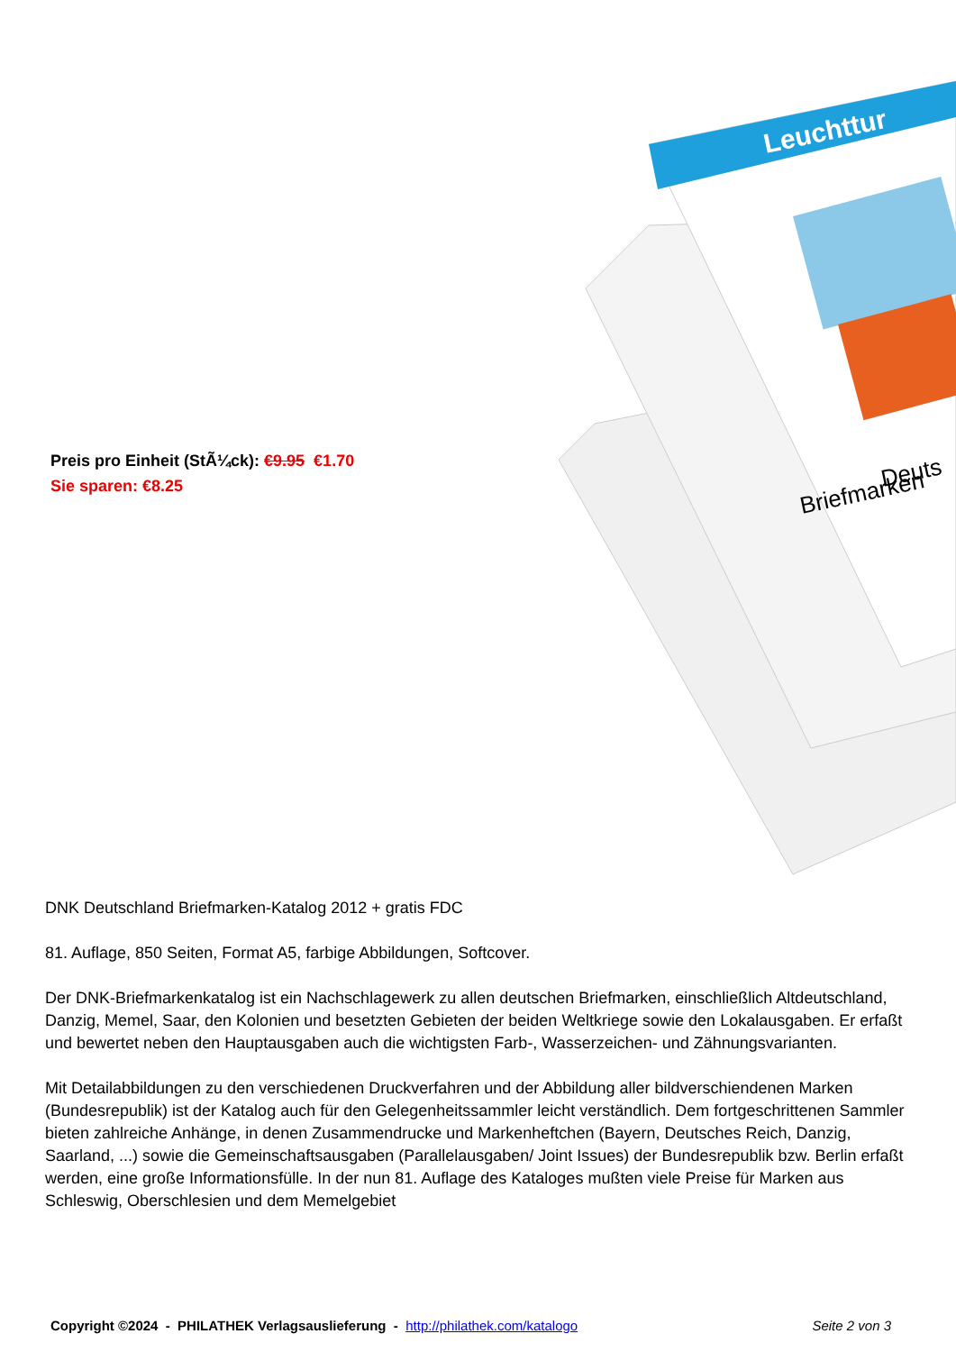Preis pro Einheit (StÃ¼ck): €9.95 €1.70
Sie sparen: €8.25
Leuchttur
Deuts
Briefmarken
DNK Deutschland Briefmarken-Katalog 2012 + gratis FDC
81. Auflage, 850 Seiten, Format A5, farbige Abbildungen, Softcover.
Der DNK-Briefmarkenkatalog ist ein Nachschlagewerk zu allen deutschen Briefmarken, einschließlich Altdeutschland, Danzig, Memel, Saar, den Kolonien und besetzten Gebieten der beiden Weltkriege sowie den Lokalausgaben. Er erfaßt und bewertet neben den Hauptausgaben auch die wichtigsten Farb-, Wasserzeichen- und Zähnungsvarianten.
Mit Detailabbildungen zu den verschiedenen Druckverfahren und der Abbildung aller bildverschiendenen Marken (Bundesrepublik) ist der Katalog auch für den Gelegenheitssammler leicht verständlich. Dem fortgeschrittenen Sammler bieten zahlreiche Anhänge, in denen Zusammendrucke und Markenheftchen (Bayern, Deutsches Reich, Danzig, Saarland, ...) sowie die Gemeinschaftsausgaben (Parallelausgaben/ Joint Issues) der Bundesrepublik bzw. Berlin erfaßt werden, eine große Informationsfülle. In der nun 81. Auflage des Kataloges mußten viele Preise für Marken aus Schleswig, Oberschlesien und dem Memelgebiet
Copyright ©2024 - PHILATHEK Verlagsauslieferung - http://philathek.com/katalogo Seite 2 von 3